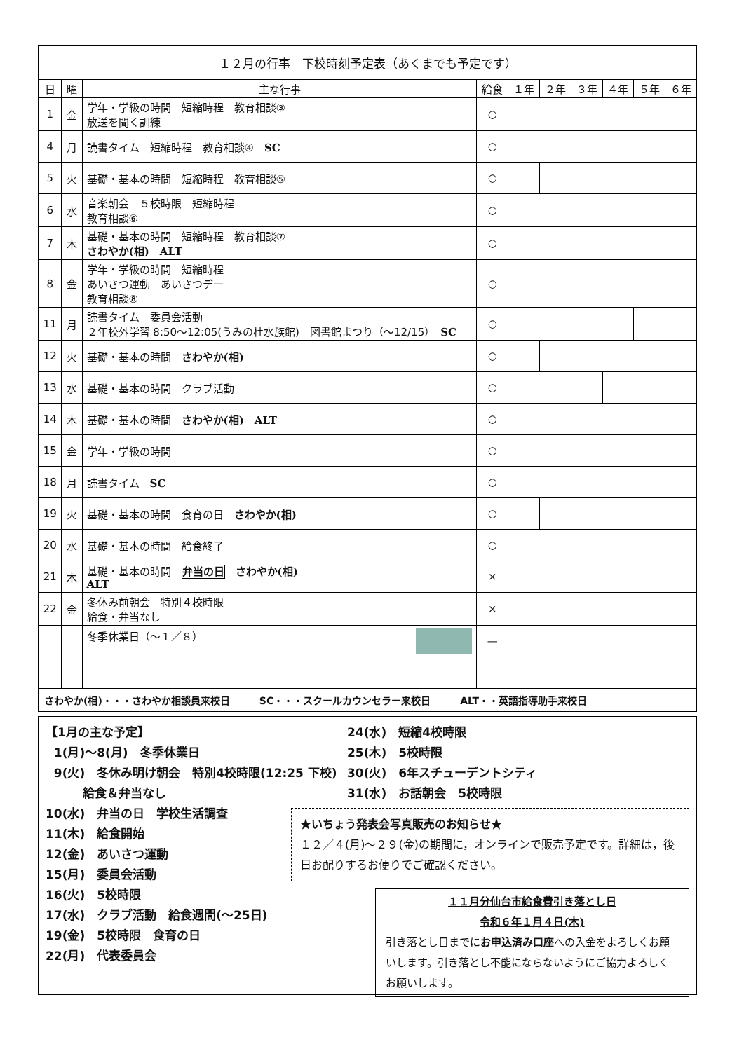| １２月の行事 下校時刻予定表（あくまでも予定です） | | | | | | | | | |
| 日 | 曜 | 主な行事 | 給食 | １年 | ２年 | ３年 | ４年 | ５年 | ６年 |
| 1 | 金 | 学年・学級の時間 短縮時程 教育相談③ 放送を聞く訓練 | ○ | | | | | | |
| 4 | 月 | 読書タイム 短縮時程 教育相談④ SC | ○ | | | | | | |
| 5 | 火 | 基礎・基本の時間 短縮時程 教育相談⑤ | ○ | | | | | | |
| 6 | 水 | 音楽朝会 ５校時限 短縮時程 教育相談⑥ | ○ | | | | | | |
| 7 | 木 | 基礎・基本の時間 短縮時程 教育相談⑦ さわやか(相) ALT | ○ | | | | | | |
| 8 | 金 | 学年・学級の時間 短縮時程 あいさつ運動 あいさつデー 教育相談⑧ | ○ | | | | | | |
| 11 | 月 | 読書タイム 委員会活動 ２年校外学習 8:50〜12:05(うみの杜水族館) 図書館まつり（〜12/15） SC | ○ | | | | | | |
| 12 | 火 | 基礎・基本の時間 さわやか(相) | ○ | | | | | | |
| 13 | 水 | 基礎・基本の時間 クラブ活動 | ○ | | | | | | |
| 14 | 木 | 基礎・基本の時間 さわやか(相) ALT | ○ | | | | | | |
| 15 | 金 | 学年・学級の時間 | ○ | | | | | | |
| 18 | 月 | 読書タイム SC | ○ | | | | | | |
| 19 | 火 | 基礎・基本の時間 食育の日 さわやか(相) | ○ | | | | | | |
| 20 | 水 | 基礎・基本の時間 給食終了 | ○ | | | | | | |
| 21 | 木 | 基礎・基本の時間 弁当の日 さわやか(相) ALT | × | | | | | | |
| 22 | 金 | 冬休み前朝会 特別４校時限 給食・弁当なし | × | | | | | | |
| | | 冬季休業日（〜１／８） | — | | | | | | |
| さわやか(相)・・・さわやか相談員来校日 SC・・・スクールカウンセラー来校日 ALT・・英語指導助手来校日 | | | | | | | | | |
【1月の主な予定】
1(月)〜8(月)　冬季休業日
9(火)　冬休み明け朝会　特別4校時限(12:25 下校)
給食＆弁当なし
10(水)　弁当の日　学校生活調査
11(木)　給食開始
12(金)　あいさつ運動
15(月)　委員会活動
16(火)　5校時限
17(水)　クラブ活動　給食週間(〜25日)
19(金)　5校時限　食育の日
22(月)　代表委員会
24(水)　短縮4校時限
25(木)　5校時限
30(火)　6年スチューデントシティ
31(水)　お話朝会　5校時限
★いちょう発表会写真販売のお知らせ★
１２／４(月)〜２９(金)の期間に，オンラインで販売予定です。詳細は，後日お配りするお便りでご確認ください。
１１月分仙台市給食費引き落とし日
令和６年１月４日(木)
引き落とし日までにお申込済み口座への入金をよろしくお願いします。引き落とし不能にならないようにご協力よろしくお願いします。